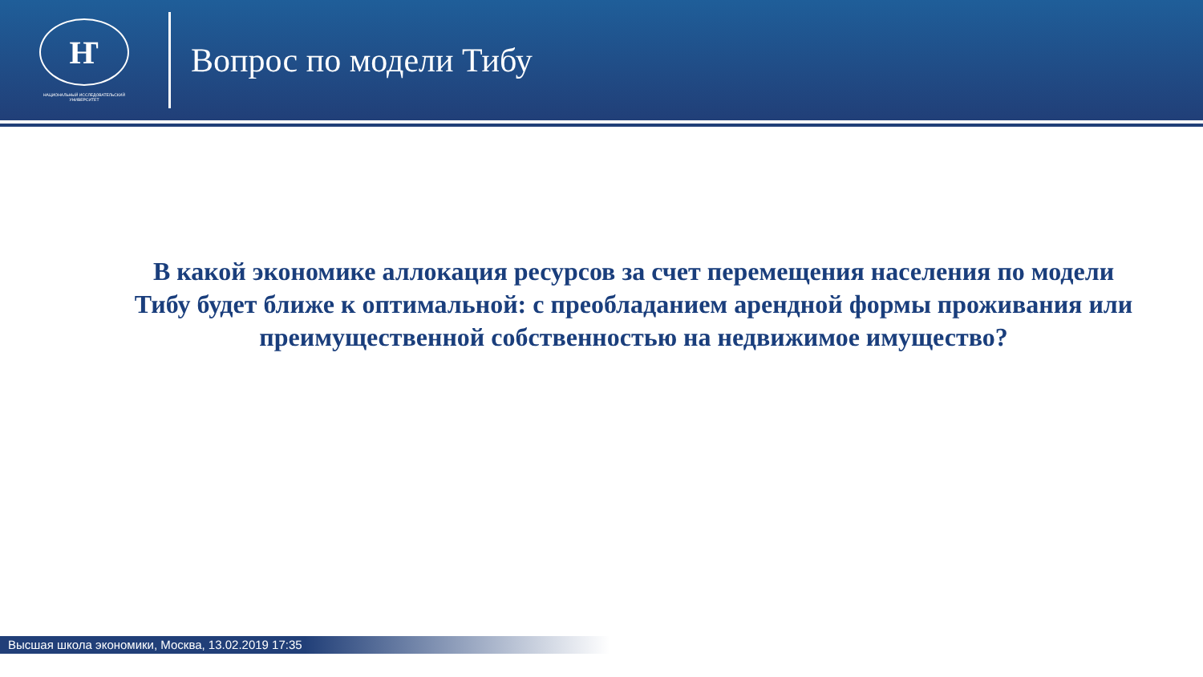Ҥ
НАЦИОНАЛЬНЫЙ ИССЛЕДОВАТЕЛЬСКИЙ
УНИВЕРСИТЕТ
Вопрос по модели Тибу
В какой экономике аллокация ресурсов за счет перемещения населения по модели Тибу будет ближе к оптимальной: с преобладанием арендной формы проживания или преимущественной собственностью на недвижимое имущество?
Высшая школа экономики, Москва, 13.02.2019 17:35